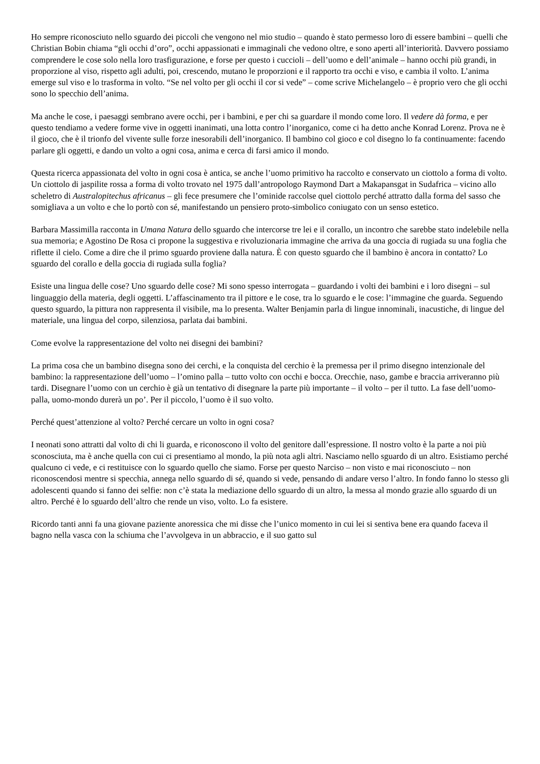Ho sempre riconosciuto nello sguardo dei piccoli che vengono nel mio studio – quando è stato permesso loro di essere bambini – quelli che Christian Bobin chiama “gli occhi d’oro”, occhi appassionati e immaginali che vedono oltre, e sono aperti all’interiorità. Davvero possiamo comprendere le cose solo nella loro trasfigurazione, e forse per questo i cuccioli – dell’uomo e dell’animale – hanno occhi più grandi, in proporzione al viso, rispetto agli adulti, poi, crescendo, mutano le proporzioni e il rapporto tra occhi e viso, e cambia il volto. L’anima emerge sul viso e lo trasforma in volto. “Se nel volto per gli occhi il cor si vede” – come scrive Michelangelo – è proprio vero che gli occhi sono lo specchio dell’anima.
Ma anche le cose, i paesaggi sembrano avere occhi, per i bambini, e per chi sa guardare il mondo come loro. Il vedere dà forma, e per questo tendiamo a vedere forme vive in oggetti inanimati, una lotta contro l’inorganico, come ci ha detto anche Konrad Lorenz. Prova ne è il gioco, che è il trionfo del vivente sulle forze inesorabili dell’inorganico. Il bambino col gioco e col disegno lo fa continuamente: facendo parlare gli oggetti, e dando un volto a ogni cosa, anima e cerca di farsi amico il mondo.
Questa ricerca appassionata del volto in ogni cosa è antica, se anche l’uomo primitivo ha raccolto e conservato un ciottolo a forma di volto. Un ciottolo di jaspilite rossa a forma di volto trovato nel 1975 dall’antropologo Raymond Dart a Makapansgat in Sudafrica – vicino allo scheletro di Australopitechus africanus – gli fece presumere che l’ominide raccolse quel ciottolo perché attratto dalla forma del sasso che somigliava a un volto e che lo portò con sé, manifestando un pensiero proto-simbolico coniugato con un senso estetico.
Barbara Massimilla racconta in Umana Natura dello sguardo che intercorse tre lei e il corallo, un incontro che sarebbe stato indelebile nella sua memoria; e Agostino De Rosa ci propone la suggestiva e rivoluzionaria immagine che arriva da una goccia di rugiada su una foglia che riflette il cielo. Come a dire che il primo sguardo proviene dalla natura. È con questo sguardo che il bambino è ancora in contatto? Lo sguardo del corallo e della goccia di rugiada sulla foglia?
Esiste una lingua delle cose? Uno sguardo delle cose? Mi sono spesso interrogata – guardando i volti dei bambini e i loro disegni – sul linguaggio della materia, degli oggetti. L’affascinamento tra il pittore e le cose, tra lo sguardo e le cose: l’immagine che guarda. Seguendo questo sguardo, la pittura non rappresenta il visibile, ma lo presenta. Walter Benjamin parla di lingue innominali, inacustiche, di lingue del materiale, una lingua del corpo, silenziosa, parlata dai bambini.
Come evolve la rappresentazione del volto nei disegni dei bambini?
La prima cosa che un bambino disegna sono dei cerchi, e la conquista del cerchio è la premessa per il primo disegno intenzionale del bambino: la rappresentazione dell’uomo – l’omino palla – tutto volto con occhi e bocca. Orecchie, naso, gambe e braccia arriveranno più tardi. Disegnare l’uomo con un cerchio è già un tentativo di disegnare la parte più importante – il volto – per il tutto. La fase dell’uomo-palla, uomo-mondo durerà un po’. Per il piccolo, l’uomo è il suo volto.
Perché quest’attenzione al volto? Perché cercare un volto in ogni cosa?
I neonati sono attratti dal volto di chi li guarda, e riconoscono il volto del genitore dall’espressione. Il nostro volto è la parte a noi più sconosciuta, ma è anche quella con cui ci presentiamo al mondo, la più nota agli altri. Nasciamo nello sguardo di un altro. Esistiamo perché qualcuno ci vede, e ci restituisce con lo sguardo quello che siamo. Forse per questo Narciso – non visto e mai riconosciuto – non riconoscendosi mentre si specchia, annega nello sguardo di sé, quando si vede, pensando di andare verso l’altro. In fondo fanno lo stesso gli adolescenti quando si fanno dei selfie: non c’è stata la mediazione dello sguardo di un altro, la messa al mondo grazie allo sguardo di un altro. Perché è lo sguardo dell’altro che rende un viso, volto. Lo fa esistere.
Ricordo tanti anni fa una giovane paziente anoressica che mi disse che l’unico momento in cui lei si sentiva bene era quando faceva il bagno nella vasca con la schiuma che l’avvolgeva in un abbraccio, e il suo gatto sul